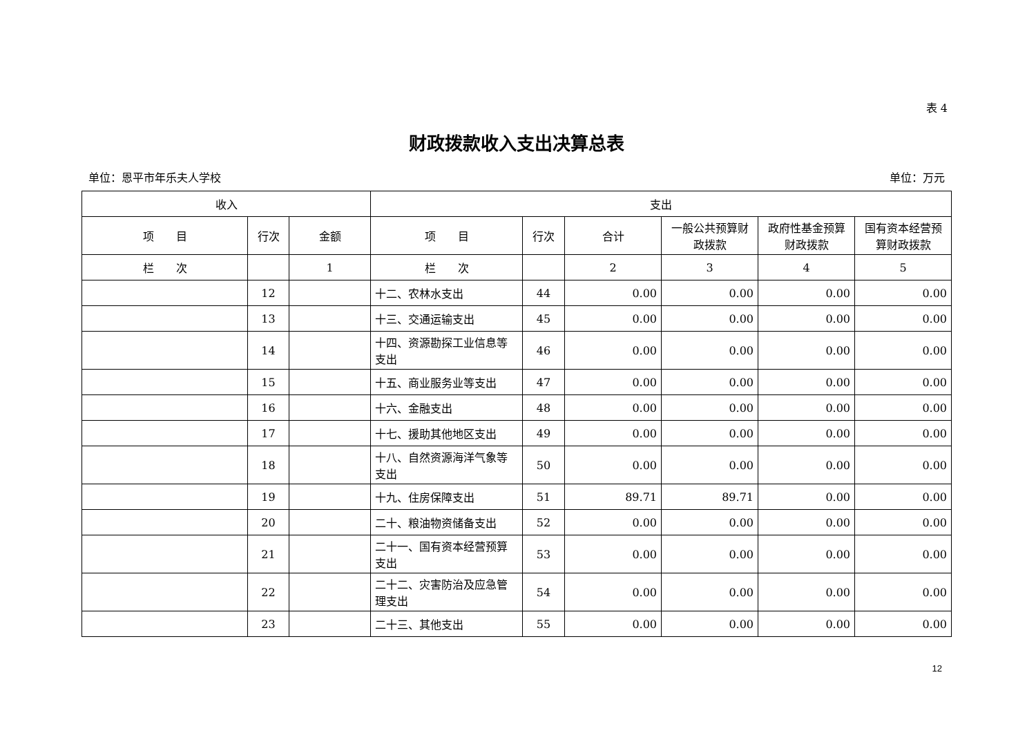表 4
财政拨款收入支出决算总表
单位：恩平市年乐夫人学校 单位：万元
| 收入 | | | 支出 | | | | | |
| --- | --- | --- | --- | --- | --- | --- | --- | --- |
| 项 目 | 行次 | 金额 | 项 目 | 行次 | 合计 | 一般公共预算财政拨款 | 政府性基金预算财政拨款 | 国有资本经营预算财政拨款 |
| 栏 次 | | 1 | 栏 次 | | 2 | 3 | 4 | 5 |
| | 12 | | 十二、农林水支出 | 44 | 0.00 | 0.00 | 0.00 | 0.00 |
| | 13 | | 十三、交通运输支出 | 45 | 0.00 | 0.00 | 0.00 | 0.00 |
| | 14 | | 十四、资源勘探工业信息等支出 | 46 | 0.00 | 0.00 | 0.00 | 0.00 |
| | 15 | | 十五、商业服务业等支出 | 47 | 0.00 | 0.00 | 0.00 | 0.00 |
| | 16 | | 十六、金融支出 | 48 | 0.00 | 0.00 | 0.00 | 0.00 |
| | 17 | | 十七、援助其他地区支出 | 49 | 0.00 | 0.00 | 0.00 | 0.00 |
| | 18 | | 十八、自然资源海洋气象等支出 | 50 | 0.00 | 0.00 | 0.00 | 0.00 |
| | 19 | | 十九、住房保障支出 | 51 | 89.71 | 89.71 | 0.00 | 0.00 |
| | 20 | | 二十、粮油物资储备支出 | 52 | 0.00 | 0.00 | 0.00 | 0.00 |
| | 21 | | 二十一、国有资本经营预算支出 | 53 | 0.00 | 0.00 | 0.00 | 0.00 |
| | 22 | | 二十二、灾害防治及应急管理支出 | 54 | 0.00 | 0.00 | 0.00 | 0.00 |
| | 23 | | 二十三、其他支出 | 55 | 0.00 | 0.00 | 0.00 | 0.00 |
12